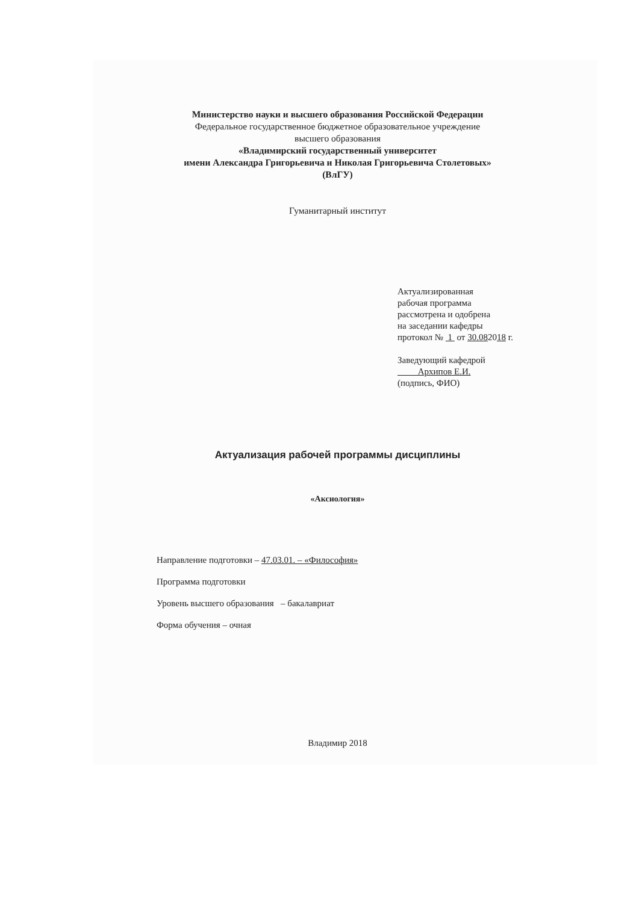Министерство науки и высшего образования Российской Федерации
Федеральное государственное бюджетное образовательное учреждение
высшего образования
«Владимирский государственный университет
имени Александра Григорьевича и Николая Григорьевича Столетовых»
(ВлГУ)
Гуманитарный институт
Актуализированная
рабочая программа
рассмотрена и одобрена
на заседании кафедры
протокол № 1 от 30.082018 г.
Заведующий кафедрой
Архипов Е.И.
(подпись, ФИО)
Актуализация рабочей программы дисциплины
«Аксиология»
Направление подготовки – 47.03.01. – «Философия»
Программа подготовки
Уровень высшего образования – бакалавриат
Форма обучения – очная
Владимир 2018